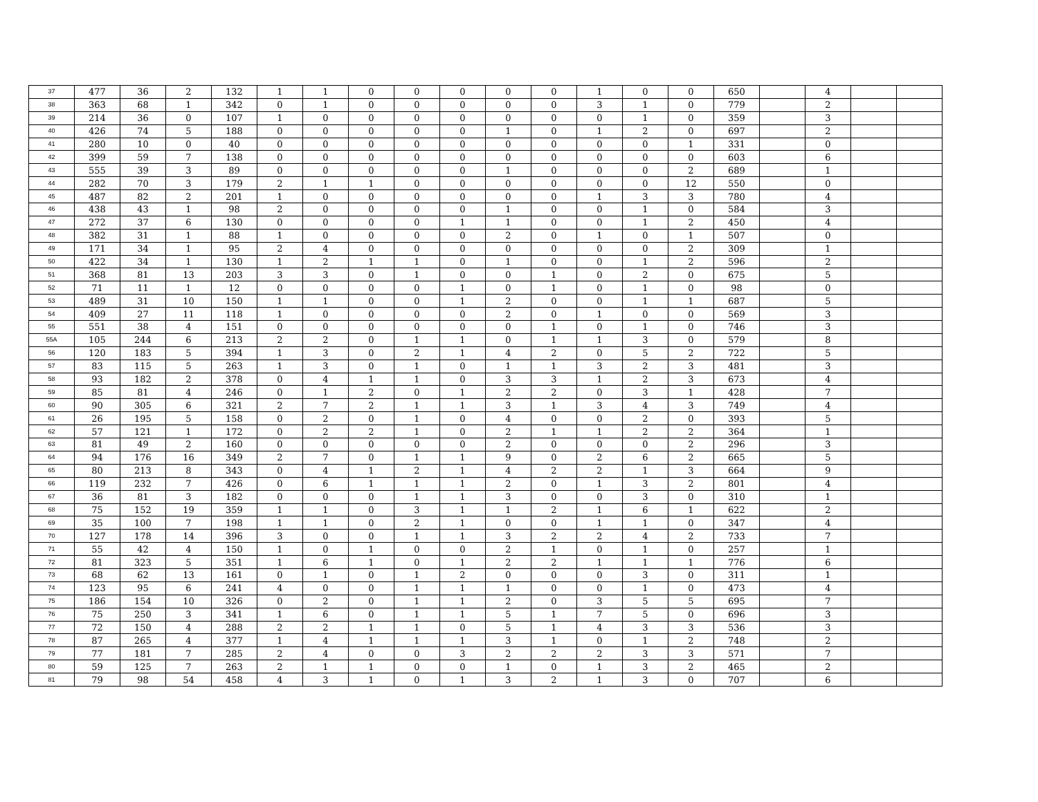| 37 | 477 | 36 | 2 | 132 | 1 | 1 | 0 | 0 | 0 | 0 | 0 | 1 | 0 | 0 | 650 | | 4 | | |
| 38 | 363 | 68 | 1 | 342 | 0 | 1 | 0 | 0 | 0 | 0 | 0 | 3 | 1 | 0 | 779 | | 2 | | |
| 39 | 214 | 36 | 0 | 107 | 1 | 0 | 0 | 0 | 0 | 0 | 0 | 0 | 1 | 0 | 359 | | 3 | | |
| 40 | 426 | 74 | 5 | 188 | 0 | 0 | 0 | 0 | 0 | 1 | 0 | 1 | 2 | 0 | 697 | | 2 | | |
| 41 | 280 | 10 | 0 | 40 | 0 | 0 | 0 | 0 | 0 | 0 | 0 | 0 | 0 | 1 | 331 | | 0 | | |
| 42 | 399 | 59 | 7 | 138 | 0 | 0 | 0 | 0 | 0 | 0 | 0 | 0 | 0 | 0 | 603 | | 6 | | |
| 43 | 555 | 39 | 3 | 89 | 0 | 0 | 0 | 0 | 0 | 1 | 0 | 0 | 0 | 2 | 689 | | 1 | | |
| 44 | 282 | 70 | 3 | 179 | 2 | 1 | 1 | 0 | 0 | 0 | 0 | 0 | 0 | 12 | 550 | | 0 | | |
| 45 | 487 | 82 | 2 | 201 | 1 | 0 | 0 | 0 | 0 | 0 | 0 | 1 | 3 | 3 | 780 | | 4 | | |
| 46 | 438 | 43 | 1 | 98 | 2 | 0 | 0 | 0 | 0 | 1 | 0 | 0 | 1 | 0 | 584 | | 3 | | |
| 47 | 272 | 37 | 6 | 130 | 0 | 0 | 0 | 0 | 1 | 1 | 0 | 0 | 1 | 2 | 450 | | 4 | | |
| 48 | 382 | 31 | 1 | 88 | 1 | 0 | 0 | 0 | 0 | 2 | 0 | 1 | 0 | 1 | 507 | | 0 | | |
| 49 | 171 | 34 | 1 | 95 | 2 | 4 | 0 | 0 | 0 | 0 | 0 | 0 | 0 | 2 | 309 | | 1 | | |
| 50 | 422 | 34 | 1 | 130 | 1 | 2 | 1 | 1 | 0 | 1 | 0 | 0 | 1 | 2 | 596 | | 2 | | |
| 51 | 368 | 81 | 13 | 203 | 3 | 3 | 0 | 1 | 0 | 0 | 1 | 0 | 2 | 0 | 675 | | 5 | | |
| 52 | 71 | 11 | 1 | 12 | 0 | 0 | 0 | 0 | 1 | 0 | 1 | 0 | 1 | 0 | 98 | | 0 | | |
| 53 | 489 | 31 | 10 | 150 | 1 | 1 | 0 | 0 | 1 | 2 | 0 | 0 | 1 | 1 | 687 | | 5 | | |
| 54 | 409 | 27 | 11 | 118 | 1 | 0 | 0 | 0 | 0 | 2 | 0 | 1 | 0 | 0 | 569 | | 3 | | |
| 55 | 551 | 38 | 4 | 151 | 0 | 0 | 0 | 0 | 0 | 0 | 1 | 0 | 1 | 0 | 746 | | 3 | | |
| 55A | 105 | 244 | 6 | 213 | 2 | 2 | 0 | 1 | 1 | 0 | 1 | 1 | 3 | 0 | 579 | | 8 | | |
| 56 | 120 | 183 | 5 | 394 | 1 | 3 | 0 | 2 | 1 | 4 | 2 | 0 | 5 | 2 | 722 | | 5 | | |
| 57 | 83 | 115 | 5 | 263 | 1 | 3 | 0 | 1 | 0 | 1 | 1 | 3 | 2 | 3 | 481 | | 3 | | |
| 58 | 93 | 182 | 2 | 378 | 0 | 4 | 1 | 1 | 0 | 3 | 3 | 1 | 2 | 3 | 673 | | 4 | | |
| 59 | 85 | 81 | 4 | 246 | 0 | 1 | 2 | 0 | 1 | 2 | 2 | 0 | 3 | 1 | 428 | | 7 | | |
| 60 | 90 | 305 | 6 | 321 | 2 | 7 | 2 | 1 | 1 | 3 | 1 | 3 | 4 | 3 | 749 | | 4 | | |
| 61 | 26 | 195 | 5 | 158 | 0 | 2 | 0 | 1 | 0 | 4 | 0 | 0 | 2 | 0 | 393 | | 5 | | |
| 62 | 57 | 121 | 1 | 172 | 0 | 2 | 2 | 1 | 0 | 2 | 1 | 1 | 2 | 2 | 364 | | 1 | | |
| 63 | 81 | 49 | 2 | 160 | 0 | 0 | 0 | 0 | 0 | 2 | 0 | 0 | 0 | 2 | 296 | | 3 | | |
| 64 | 94 | 176 | 16 | 349 | 2 | 7 | 0 | 1 | 1 | 9 | 0 | 2 | 6 | 2 | 665 | | 5 | | |
| 65 | 80 | 213 | 8 | 343 | 0 | 4 | 1 | 2 | 1 | 4 | 2 | 2 | 1 | 3 | 664 | | 9 | | |
| 66 | 119 | 232 | 7 | 426 | 0 | 6 | 1 | 1 | 1 | 2 | 0 | 1 | 3 | 2 | 801 | | 4 | | |
| 67 | 36 | 81 | 3 | 182 | 0 | 0 | 0 | 1 | 1 | 3 | 0 | 0 | 3 | 0 | 310 | | 1 | | |
| 68 | 75 | 152 | 19 | 359 | 1 | 1 | 0 | 3 | 1 | 1 | 2 | 1 | 6 | 1 | 622 | | 2 | | |
| 69 | 35 | 100 | 7 | 198 | 1 | 1 | 0 | 2 | 1 | 0 | 0 | 1 | 1 | 0 | 347 | | 4 | | |
| 70 | 127 | 178 | 14 | 396 | 3 | 0 | 0 | 1 | 1 | 3 | 2 | 2 | 4 | 2 | 733 | | 7 | | |
| 71 | 55 | 42 | 4 | 150 | 1 | 0 | 1 | 0 | 0 | 2 | 1 | 0 | 1 | 0 | 257 | | 1 | | |
| 72 | 81 | 323 | 5 | 351 | 1 | 6 | 1 | 0 | 1 | 2 | 2 | 1 | 1 | 1 | 776 | | 6 | | |
| 73 | 68 | 62 | 13 | 161 | 0 | 1 | 0 | 1 | 2 | 0 | 0 | 0 | 3 | 0 | 311 | | 1 | | |
| 74 | 123 | 95 | 6 | 241 | 4 | 0 | 0 | 1 | 1 | 1 | 0 | 0 | 1 | 0 | 473 | | 4 | | |
| 75 | 186 | 154 | 10 | 326 | 0 | 2 | 0 | 1 | 1 | 2 | 0 | 3 | 5 | 5 | 695 | | 7 | | |
| 76 | 75 | 250 | 3 | 341 | 1 | 6 | 0 | 1 | 1 | 5 | 1 | 7 | 5 | 0 | 696 | | 3 | | |
| 77 | 72 | 150 | 4 | 288 | 2 | 2 | 1 | 1 | 0 | 5 | 1 | 4 | 3 | 3 | 536 | | 3 | | |
| 78 | 87 | 265 | 4 | 377 | 1 | 4 | 1 | 1 | 1 | 3 | 1 | 0 | 1 | 2 | 748 | | 2 | | |
| 79 | 77 | 181 | 7 | 285 | 2 | 4 | 0 | 0 | 3 | 2 | 2 | 2 | 3 | 3 | 571 | | 7 | | |
| 80 | 59 | 125 | 7 | 263 | 2 | 1 | 1 | 0 | 0 | 1 | 0 | 1 | 3 | 2 | 465 | | 2 | | |
| 81 | 79 | 98 | 54 | 458 | 4 | 3 | 1 | 0 | 1 | 3 | 2 | 1 | 3 | 0 | 707 | | 6 | | |